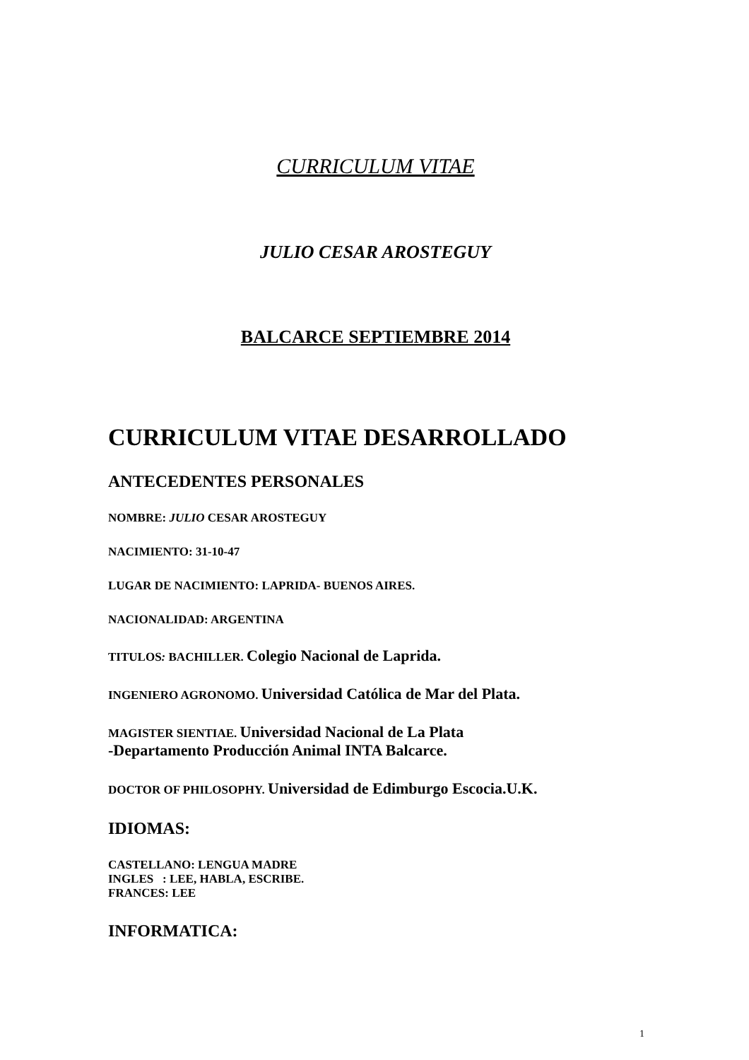CURRICULUM VITAE
JULIO CESAR AROSTEGUY
BALCARCE SEPTIEMBRE 2014
CURRICULUM VITAE DESARROLLADO
ANTECEDENTES PERSONALES
NOMBRE: JULIO CESAR AROSTEGUY
NACIMIENTO: 31-10-47
LUGAR DE NACIMIENTO: LAPRIDA- BUENOS AIRES.
NACIONALIDAD: ARGENTINA
TITULOS: BACHILLER. Colegio Nacional de Laprida.
INGENIERO AGRONOMO. Universidad Católica de Mar del Plata.
MAGISTER SIENTIAE. Universidad Nacional de La Plata
-Departamento Producción Animal INTA Balcarce.
DOCTOR OF PHILOSOPHY. Universidad de Edimburgo Escocia.U.K.
IDIOMAS:
CASTELLANO: LENGUA MADRE
INGLES : LEE, HABLA, ESCRIBE.
FRANCES: LEE
INFORMATICA:
1